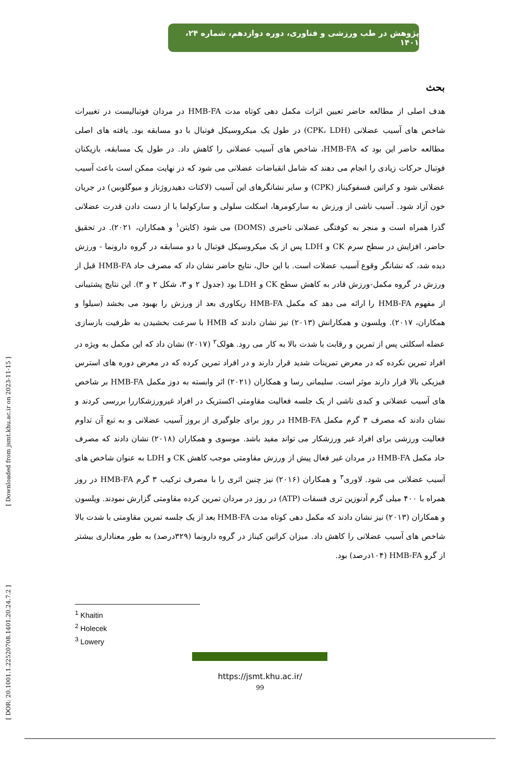پژوهش در طب ورزشی و فناوری، دوره دوازدهم، شماره ۲۴، ۱۴۰۱
بحث
هدف اصلی از مطالعه حاضر تعیین اثرات مکمل دهی کوتاه مدت HMB-FA در مردان فوتبالیست در تغییرات شاخص های آسیب عضلانی (CPK، LDH) در طول یک میکروسیکل فوتبال با دو مسابقه بود. یافته های اصلی مطالعه حاضر این بود که HMB-FA، شاخص های آسیب عضلانی را کاهش داد. در طول یک مسابقه، بازیکنان فوتبال حرکات زیادی را انجام می دهند که شامل انقباضات عضلانی می شود که در نهایت ممکن است باعث آسیب عضلانی شود و کراتین فسفوکیناز (CPK) و سایر نشانگرهای این آسیب (لاکتات دهیدروژناز و میوگلوبین) در جریان خون آزاد شود. آسیب ناشی از ورزش به سارکومرها، اسکلت سلولی و سارکولما با از دست دادن قدرت عضلانی گذرا همراه است و منجر به کوفتگی عضلانی تاخیری (DOMS) می شود (کایتن<sup>۱</sup> و همکاران، ۲۰۲۱). در تحقیق حاضر، افزایش در سطح سرم CK و LDH پس از یک میکروسیکل فوتبال با دو مسابقه در گروه دارونما - ورزش دیده شد، که نشانگر وقوع آسیب عضلات است. با این حال، نتایج حاضر نشان داد که مصرف حاد HMB-FA قبل از ورزش در گروه مکمل-ورزش قادر به کاهش سطح CK و LDH بود (جدول ۲ و ۳، شکل ۲ و ۳). این نتایج پشتیبانی از مفهوم HMB-FA را ارائه می دهد که مکمل HMB-FA ریکاوری بعد از ورزش را بهبود می بخشد (سیلوا و همکاران، ۲۰۱۷). ویلسون و همکارانش (۲۰۱۳) نیز نشان دادند که HMB با سرعت بخشیدن به ظرفیت بازسازی عضله اسکلتی پس از تمرین و رقابت با شدت بالا به کار می رود. هولک<sup>۲</sup> (۲۰۱۷) نشان داد که این مکمل به ویژه در افراد تمرین نکرده که در معرض تمرینات شدید قرار دارند و در افراد تمرین کرده که در معرض دوره های استرس فیزیکی بالا قرار دارند موثر است. سلیمانی رسا و همکاران (۲۰۲۱) اثر وابسته به دوز مکمل HMB-FA بر شاخص های آسیب عضلانی و کبدی ناشی از یک جلسه فعالیت مقاومتی اکستریک در افراد غیرورزشکاررا بررسی کردند و نشان دادند که مصرف ۳ گرم مکمل HMB-FA در روز برای جلوگیری از بروز آسیب عضلانی و به تبع آن تداوم فعالیت ورزشی برای افراد غیر ورزشکار می تواند مفید باشد. موسوی و همکاران (۲۰۱۸) نشان دادند که مصرف حاد مکمل HMB-FA در مردان غیر فعال پیش از ورزش مقاومتی موجب کاهش CK و LDH به عنوان شاخص های آسیب عضلانی می شود. لاوری<sup>۳</sup> و همکاران (۲۰۱۶) نیز چنین اثری را با مصرف ترکیب ۳ گرم HMB-FA در روز همراه با ۴۰۰ میلی گرم آدنوزین تری فسفات (ATP) در روز در مردان تمرین کرده مقاومتی گزارش نمودند. ویلسون و همکاران (۲۰۱۳) نیز نشان دادند که مکمل دهی کوتاه مدت HMB-FA بعد از یک جلسه تمرین مقاومتی با شدت بالا شاخص های آسیب عضلانی را کاهش داد. میزان کراتین کیناز در گروه دارونما (۳۲۹درصد) به طور معناداری بیشتر از گرو HMB-FA (۱۰۴درصد) بود.
<sup>1</sup> Khaitin
<sup>2</sup> Holecek
<sup>3</sup> Lowery
https://jsmt.khu.ac.ir/
99
[ DOR: 20.1001.1.22520708.1401.20.24.7.2 ] [ Downloaded from jsmt.khu.ac.ir on 2023-11-15 ]